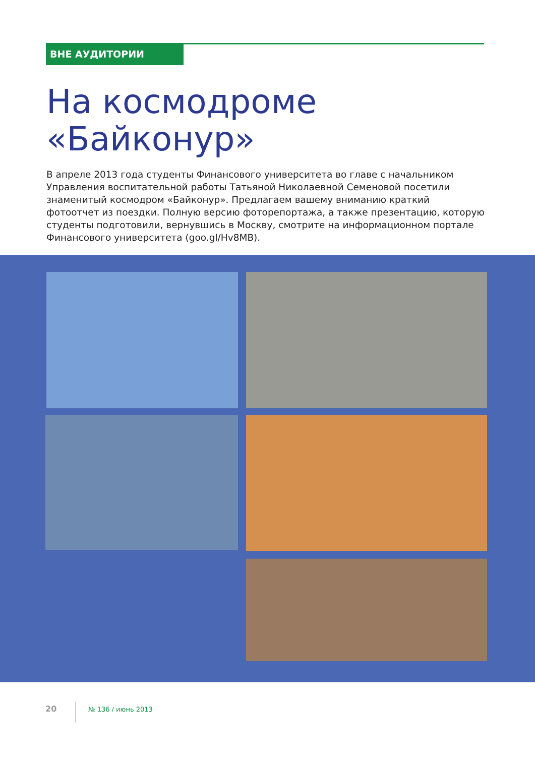ВНЕ АУДИТОРИИ
На космодроме
«Байконур»
В апреле 2013 года студенты Финансового университета во главе с начальником Управления воспитательной работы Татьяной Николаевной Семеновой посетили знаменитый космодром «Байконур». Предлагаем вашему вниманию краткий фотоотчет из поездки. Полную версию фоторепортажа, а также презентацию, которую студенты подготовили, вернувшись в Москву, смотрите на информационном портале Финансового университета (goo.gl/Hv8MB).
20 № 136 / июнь 2013